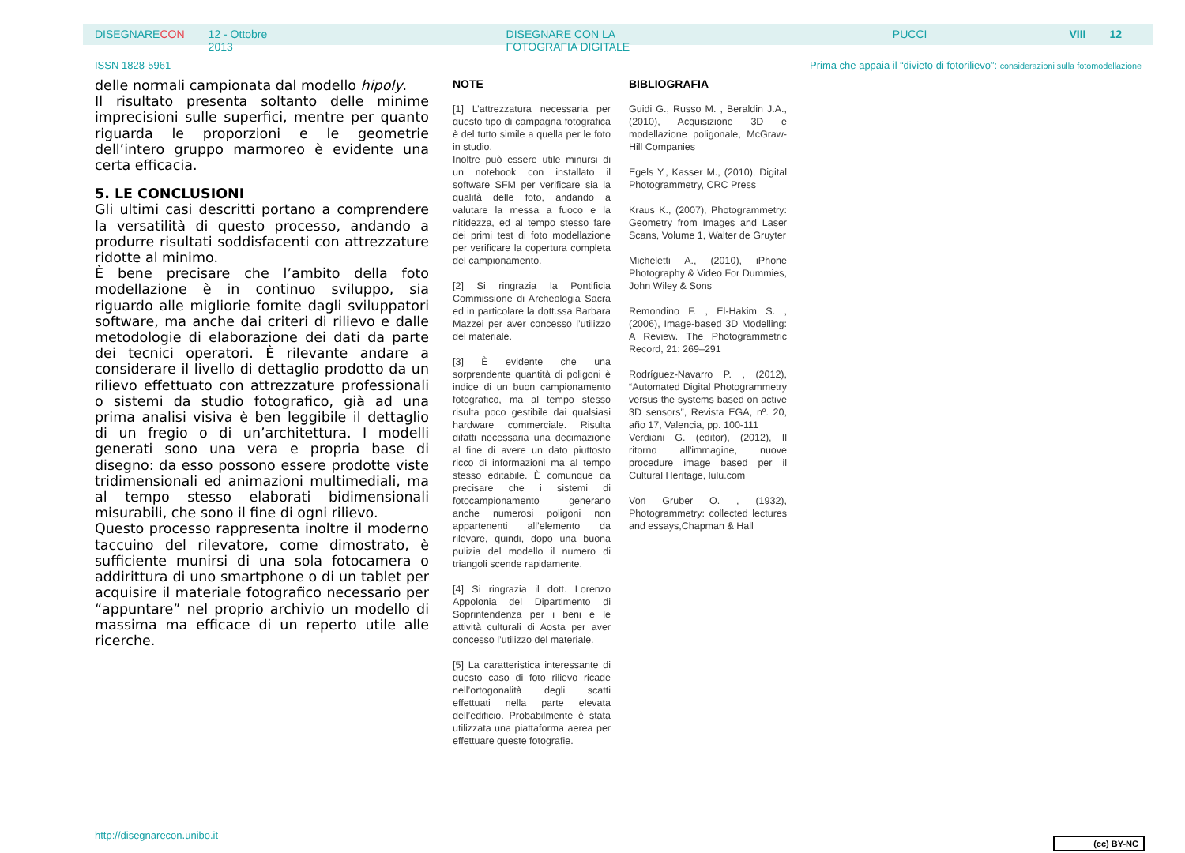DISEGNARECON 12 - Ottobre 2013 DISEGNARE CON LA FOTOGRAFIA DIGITALE PUCCI VIII 12
ISSN 1828-5961 Prima che appaia il “divieto di fotorilievo”: considerazioni sulla fotomodellazione
delle normali campionata dal modello hipoly.
Il risultato presenta soltanto delle minime imprecisioni sulle superfici, mentre per quanto riguarda le proporzioni e le geometrie dell’intero gruppo marmoreo è evidente una certa efficacia.
5. LE CONCLUSIONI
Gli ultimi casi descritti portano a comprendere la versatilità di questo processo, andando a produrre risultati soddisfacenti con attrezzature ridotte al minimo.
È bene precisare che l’ambito della foto modellazione è in continuo sviluppo, sia riguardo alle migliorie fornite dagli sviluppatori software, ma anche dai criteri di rilievo e dalle metodologie di elaborazione dei dati da parte dei tecnici operatori. È rilevante andare a considerare il livello di dettaglio prodotto da un rilievo effettuato con attrezzature professionali o sistemi da studio fotografico, già ad una prima analisi visiva è ben leggibile il dettaglio di un fregio o di un’architettura. I modelli generati sono una vera e propria base di disegno: da esso possono essere prodotte viste tridimensionali ed animazioni multimediali, ma al tempo stesso elaborati bidimensionali misurabili, che sono il fine di ogni rilievo.
Questo processo rappresenta inoltre il moderno taccuino del rilevatore, come dimostrato, è sufficiente munirsi di una sola fotocamera o addirittura di uno smartphone o di un tablet per acquisire il materiale fotografico necessario per “appuntare” nel proprio archivio un modello di massima ma efficace di un reperto utile alle ricerche.
NOTE
[1] L’attrezzatura necessaria per questo tipo di campagna fotografica è del tutto simile a quella per le foto in studio.
Inoltre può essere utile minursi di un notebook con installato il software SFM per verificare sia la qualità delle foto, andando a valutare la messa a fuoco e la nitidezza, ed al tempo stesso fare dei primi test di foto modellazione per verificare la copertura completa del campionamento.
[2] Si ringrazia la Pontificia Commissione di Archeologia Sacra ed in particolare la dott.ssa Barbara Mazzei per aver concesso l’utilizzo del materiale.
[3] È evidente che una sorprendente quantità di poligoni è indice di un buon campionamento fotografico, ma al tempo stesso risulta poco gestibile dai qualsiasi hardware commerciale. Risulta difatti necessaria una decimazione al fine di avere un dato piuttosto ricco di informazioni ma al tempo stesso editabile. È comunque da precisare che i sistemi di fotocampionamento generano anche numerosi poligoni non appartenenti all’elemento da rilevare, quindi, dopo una buona pulizia del modello il numero di triangoli scende rapidamente.
[4] Si ringrazia il dott. Lorenzo Appolonia del Dipartimento di Soprintendenza per i beni e le attività culturali di Aosta per aver concesso l’utilizzo del materiale.
[5] La caratteristica interessante di questo caso di foto rilievo ricade nell’ortogonalità degli scatti effettuati nella parte elevata dell’edificio. Probabilmente è stata utilizzata una piattaforma aerea per effettuare queste fotografie.
BIBLIOGRAFIA
Guidi G., Russo M. , Beraldin J.A., (2010), Acquisizione 3D e modellazione poligonale, McGraw-Hill Companies
Egels Y., Kasser M., (2010), Digital Photogrammetry, CRC Press
Kraus K., (2007), Photogrammetry: Geometry from Images and Laser Scans, Volume 1, Walter de Gruyter
Micheletti A., (2010), iPhone Photography & Video For Dummies, John Wiley & Sons
Remondino F. , El-Hakim S. , (2006), Image-based 3D Modelling: A Review. The Photogrammetric Record, 21: 269–291
Rodríguez-Navarro P. , (2012), “Automated Digital Photogrammetry versus the systems based on active 3D sensors”, Revista EGA, nº. 20, año 17, Valencia, pp. 100-111
Verdiani G. (editor), (2012), Il ritorno all'immagine, nuove procedure image based per il Cultural Heritage, lulu.com
Von Gruber O. , (1932), Photogrammetry: collected lectures and essays,Chapman & Hall
http://disegnarecon.unibo.it (cc) BY-NC